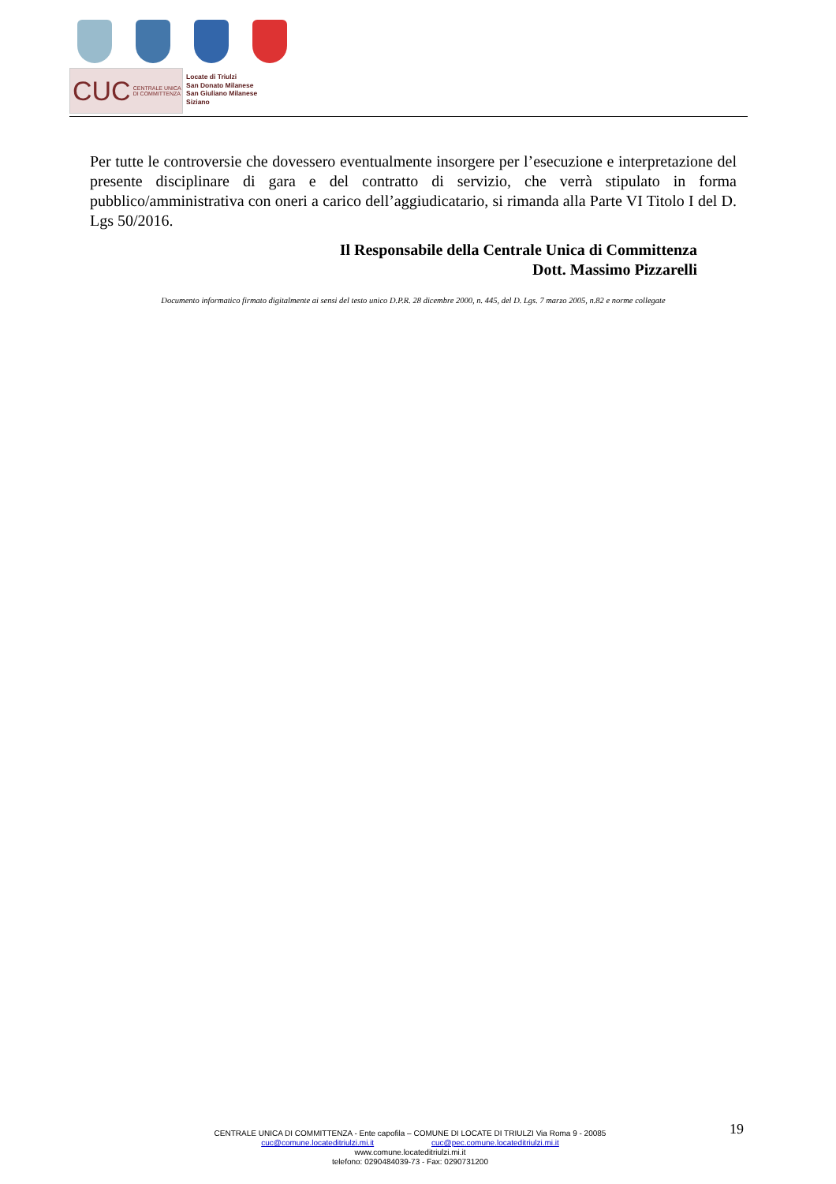CUC CENTRALE UNICA
DI COMMITTENZA
Locate di Triulzi
San Donato Milanese
San Giuliano Milanese
Siziano
Per tutte le controversie che dovessero eventualmente insorgere per l’esecuzione e interpretazione del presente disciplinare di gara e del contratto di servizio, che verrà stipulato in forma pubblico/amministrativa con oneri a carico dell’aggiudicatario, si rimanda alla Parte VI Titolo I del D. Lgs 50/2016.
Il Responsabile della Centrale Unica di Committenza
Dott. Massimo Pizzarelli
Documento informatico firmato digitalmente ai sensi del testo unico D.P.R. 28 dicembre 2000, n. 445, del D. Lgs. 7 marzo 2005, n.82 e norme collegate
CENTRALE UNICA DI COMMITTENZA - Ente capofila – COMUNE DI LOCATE DI TRIULZI Via Roma 9 - 20085
cuc@comune.locateditriulzi.mi.it cuc@pec.comune.locateditriulzi.mi.it
www.comune.locateditriulzi.mi.it
telefono: 0290484039-73 - Fax: 0290731200
19